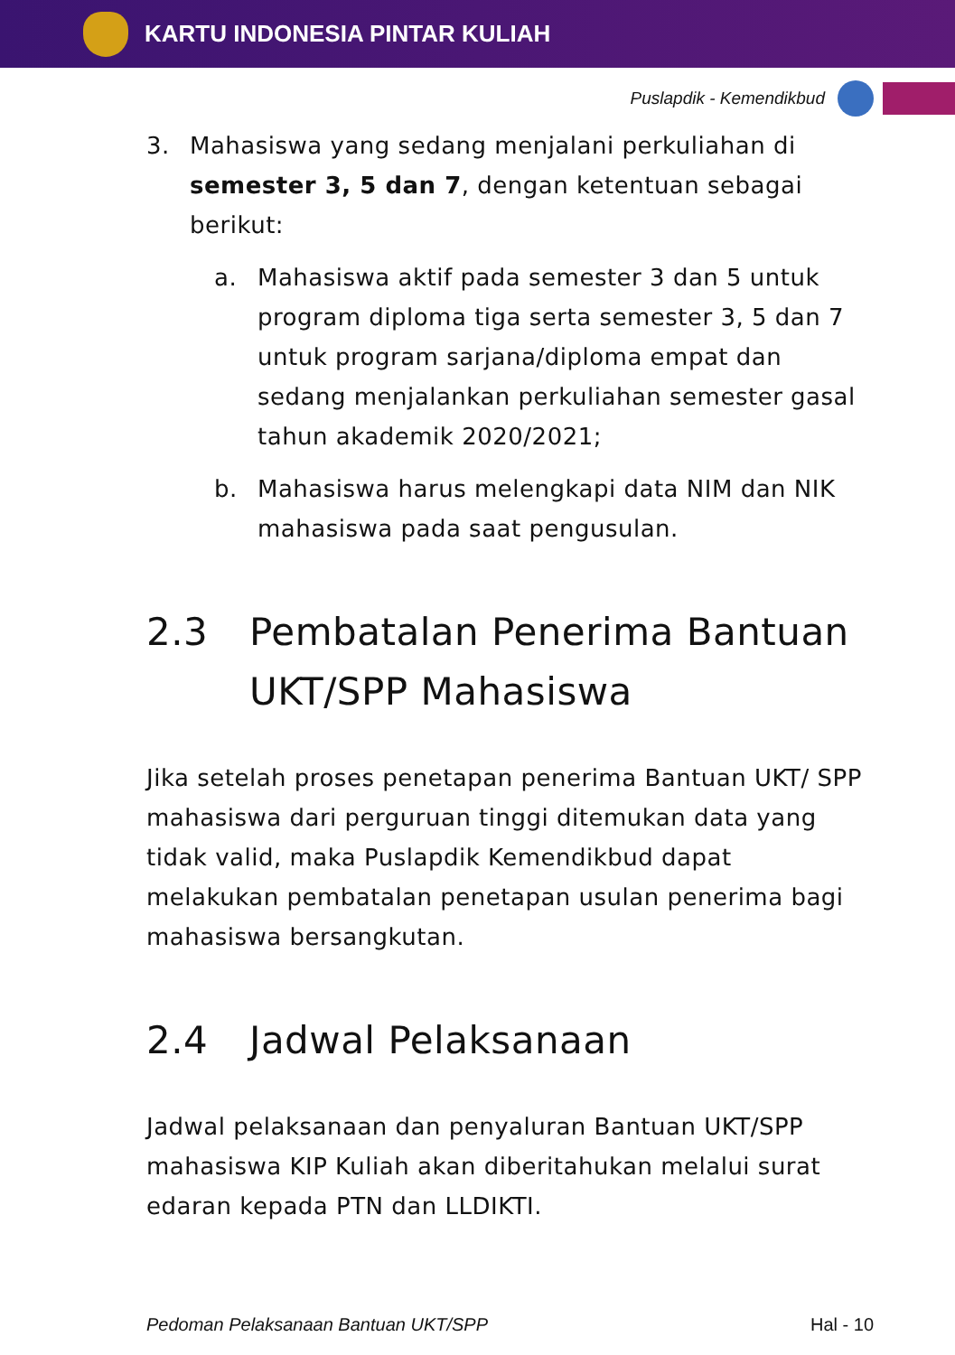KARTU INDONESIA PINTAR KULIAH
Puslapdik - Kemendikbud
3. Mahasiswa yang sedang menjalani perkuliahan di semester 3, 5 dan 7, dengan ketentuan sebagai berikut:
a. Mahasiswa aktif pada semester 3 dan 5 untuk program diploma tiga serta semester 3, 5 dan 7 untuk program sarjana/diploma empat dan sedang menjalankan perkuliahan semester gasal tahun akademik 2020/2021;
b. Mahasiswa harus melengkapi data NIM dan NIK mahasiswa pada saat pengusulan.
2.3 Pembatalan Penerima Bantuan UKT/SPP Mahasiswa
Jika setelah proses penetapan penerima Bantuan UKT/ SPP mahasiswa dari perguruan tinggi ditemukan data yang tidak valid, maka Puslapdik Kemendikbud dapat melakukan pembatalan penetapan usulan penerima bagi mahasiswa bersangkutan.
2.4 Jadwal Pelaksanaan
Jadwal pelaksanaan dan penyaluran Bantuan UKT/SPP mahasiswa KIP Kuliah akan diberitahukan melalui surat edaran kepada PTN dan LLDIKTI.
Pedoman Pelaksanaan Bantuan UKT/SPP Hal - 10